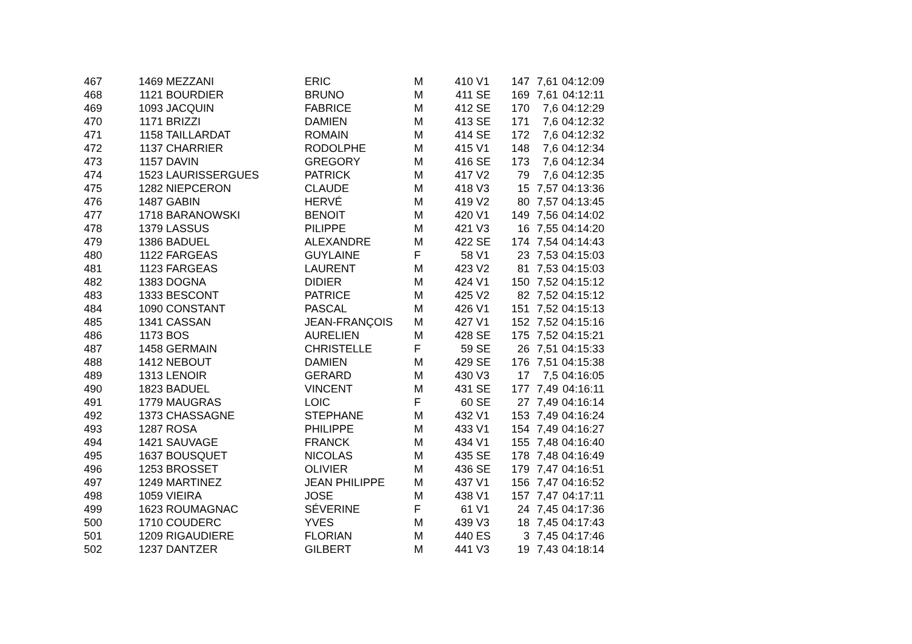| 467 | 1469 | MEZZANI | ERIC | M | 410 | V1 | 147 | 7,61 | 04:12:09 |
| 468 | 1121 | BOURDIER | BRUNO | M | 411 | SE | 169 | 7,61 | 04:12:11 |
| 469 | 1093 | JACQUIN | FABRICE | M | 412 | SE | 170 | 7,6 | 04:12:29 |
| 470 | 1171 | BRIZZI | DAMIEN | M | 413 | SE | 171 | 7,6 | 04:12:32 |
| 471 | 1158 | TAILLARDAT | ROMAIN | M | 414 | SE | 172 | 7,6 | 04:12:32 |
| 472 | 1137 | CHARRIER | RODOLPHE | M | 415 | V1 | 148 | 7,6 | 04:12:34 |
| 473 | 1157 | DAVIN | GREGORY | M | 416 | SE | 173 | 7,6 | 04:12:34 |
| 474 | 1523 | LAURISSERGUES | PATRICK | M | 417 | V2 | 79 | 7,6 | 04:12:35 |
| 475 | 1282 | NIEPCERON | CLAUDE | M | 418 | V3 | 15 | 7,57 | 04:13:36 |
| 476 | 1487 | GABIN | HERVÉ | M | 419 | V2 | 80 | 7,57 | 04:13:45 |
| 477 | 1718 | BARANOWSKI | BENOIT | M | 420 | V1 | 149 | 7,56 | 04:14:02 |
| 478 | 1379 | LASSUS | PILIPPE | M | 421 | V3 | 16 | 7,55 | 04:14:20 |
| 479 | 1386 | BADUEL | ALEXANDRE | M | 422 | SE | 174 | 7,54 | 04:14:43 |
| 480 | 1122 | FARGEAS | GUYLAINE | F | 58 | V1 | 23 | 7,53 | 04:15:03 |
| 481 | 1123 | FARGEAS | LAURENT | M | 423 | V2 | 81 | 7,53 | 04:15:03 |
| 482 | 1383 | DOGNA | DIDIER | M | 424 | V1 | 150 | 7,52 | 04:15:12 |
| 483 | 1333 | BESCONT | PATRICE | M | 425 | V2 | 82 | 7,52 | 04:15:12 |
| 484 | 1090 | CONSTANT | PASCAL | M | 426 | V1 | 151 | 7,52 | 04:15:13 |
| 485 | 1341 | CASSAN | JEAN-FRANÇOIS | M | 427 | V1 | 152 | 7,52 | 04:15:16 |
| 486 | 1173 | BOS | AURELIEN | M | 428 | SE | 175 | 7,52 | 04:15:21 |
| 487 | 1458 | GERMAIN | CHRISTELLE | F | 59 | SE | 26 | 7,51 | 04:15:33 |
| 488 | 1412 | NEBOUT | DAMIEN | M | 429 | SE | 176 | 7,51 | 04:15:38 |
| 489 | 1313 | LENOIR | GERARD | M | 430 | V3 | 17 | 7,5 | 04:16:05 |
| 490 | 1823 | BADUEL | VINCENT | M | 431 | SE | 177 | 7,49 | 04:16:11 |
| 491 | 1779 | MAUGRAS | LOIC | F | 60 | SE | 27 | 7,49 | 04:16:14 |
| 492 | 1373 | CHASSAGNE | STEPHANE | M | 432 | V1 | 153 | 7,49 | 04:16:24 |
| 493 | 1287 | ROSA | PHILIPPE | M | 433 | V1 | 154 | 7,49 | 04:16:27 |
| 494 | 1421 | SAUVAGE | FRANCK | M | 434 | V1 | 155 | 7,48 | 04:16:40 |
| 495 | 1637 | BOUSQUET | NICOLAS | M | 435 | SE | 178 | 7,48 | 04:16:49 |
| 496 | 1253 | BROSSET | OLIVIER | M | 436 | SE | 179 | 7,47 | 04:16:51 |
| 497 | 1249 | MARTINEZ | JEAN PHILIPPE | M | 437 | V1 | 156 | 7,47 | 04:16:52 |
| 498 | 1059 | VIEIRA | JOSE | M | 438 | V1 | 157 | 7,47 | 04:17:11 |
| 499 | 1623 | ROUMAGNAC | SÉVERINE | F | 61 | V1 | 24 | 7,45 | 04:17:36 |
| 500 | 1710 | COUDERC | YVES | M | 439 | V3 | 18 | 7,45 | 04:17:43 |
| 501 | 1209 | RIGAUDIERE | FLORIAN | M | 440 | ES | 3 | 7,45 | 04:17:46 |
| 502 | 1237 | DANTZER | GILBERT | M | 441 | V3 | 19 | 7,43 | 04:18:14 |